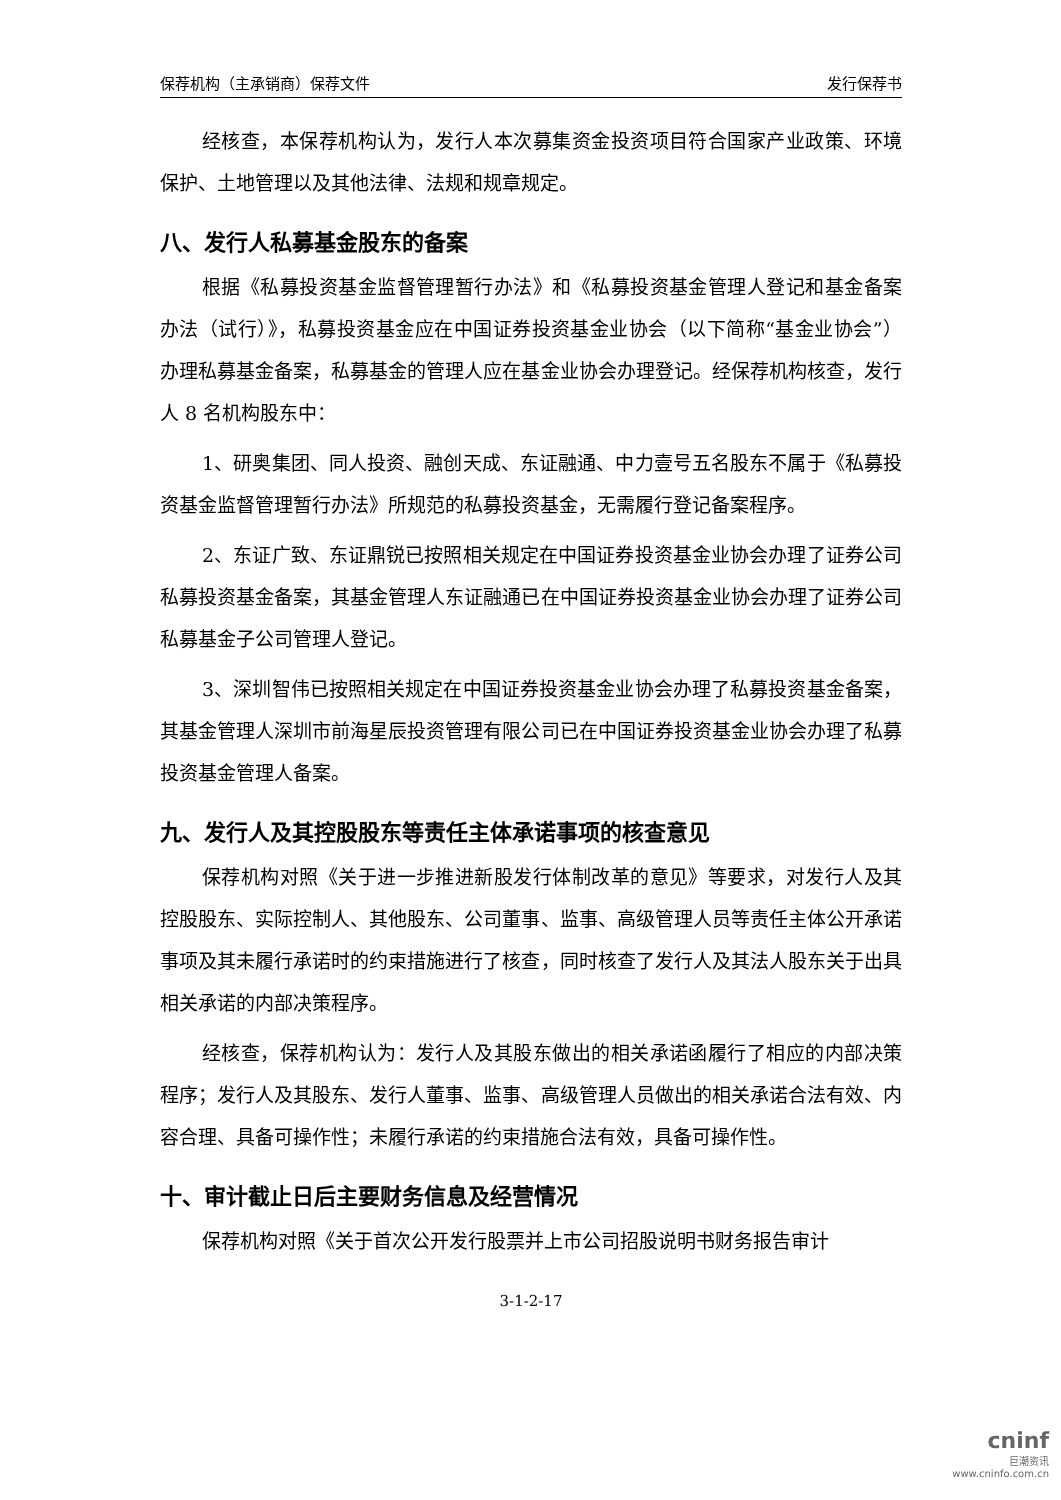保荐机构（主承销商）保荐文件 发行保荐书
经核查，本保荐机构认为，发行人本次募集资金投资项目符合国家产业政策、环境保护、土地管理以及其他法律、法规和规章规定。
八、发行人私募基金股东的备案
根据《私募投资基金监督管理暂行办法》和《私募投资基金管理人登记和基金备案办法（试行）》，私募投资基金应在中国证券投资基金业协会（以下简称“基金业协会”）办理私募基金备案，私募基金的管理人应在基金业协会办理登记。经保荐机构核查，发行人 8 名机构股东中：
1、研奥集团、同人投资、融创天成、东证融通、中力壹号五名股东不属于《私募投资基金监督管理暂行办法》所规范的私募投资基金，无需履行登记备案程序。
2、东证广致、东证鼎锐已按照相关规定在中国证券投资基金业协会办理了证券公司私募投资基金备案，其基金管理人东证融通已在中国证券投资基金业协会办理了证券公司私募基金子公司管理人登记。
3、深圳智伟已按照相关规定在中国证券投资基金业协会办理了私募投资基金备案，其基金管理人深圳市前海星辰投资管理有限公司已在中国证券投资基金业协会办理了私募投资基金管理人备案。
九、发行人及其控股股东等责任主体承诺事项的核查意见
保荐机构对照《关于进一步推进新股发行体制改革的意见》等要求，对发行人及其控股股东、实际控制人、其他股东、公司董事、监事、高级管理人员等责任主体公开承诺事项及其未履行承诺时的约束措施进行了核查，同时核查了发行人及其法人股东关于出具相关承诺的内部决策程序。
经核查，保荐机构认为：发行人及其股东做出的相关承诺函履行了相应的内部决策程序；发行人及其股东、发行人董事、监事、高级管理人员做出的相关承诺合法有效、内容合理、具备可操作性；未履行承诺的约束措施合法有效，具备可操作性。
十、审计截止日后主要财务信息及经营情况
保荐机构对照《关于首次公开发行股票并上市公司招股说明书财务报告审计
3-1-2-17
cninf
巨潮资讯
www.cninfo.com.cn